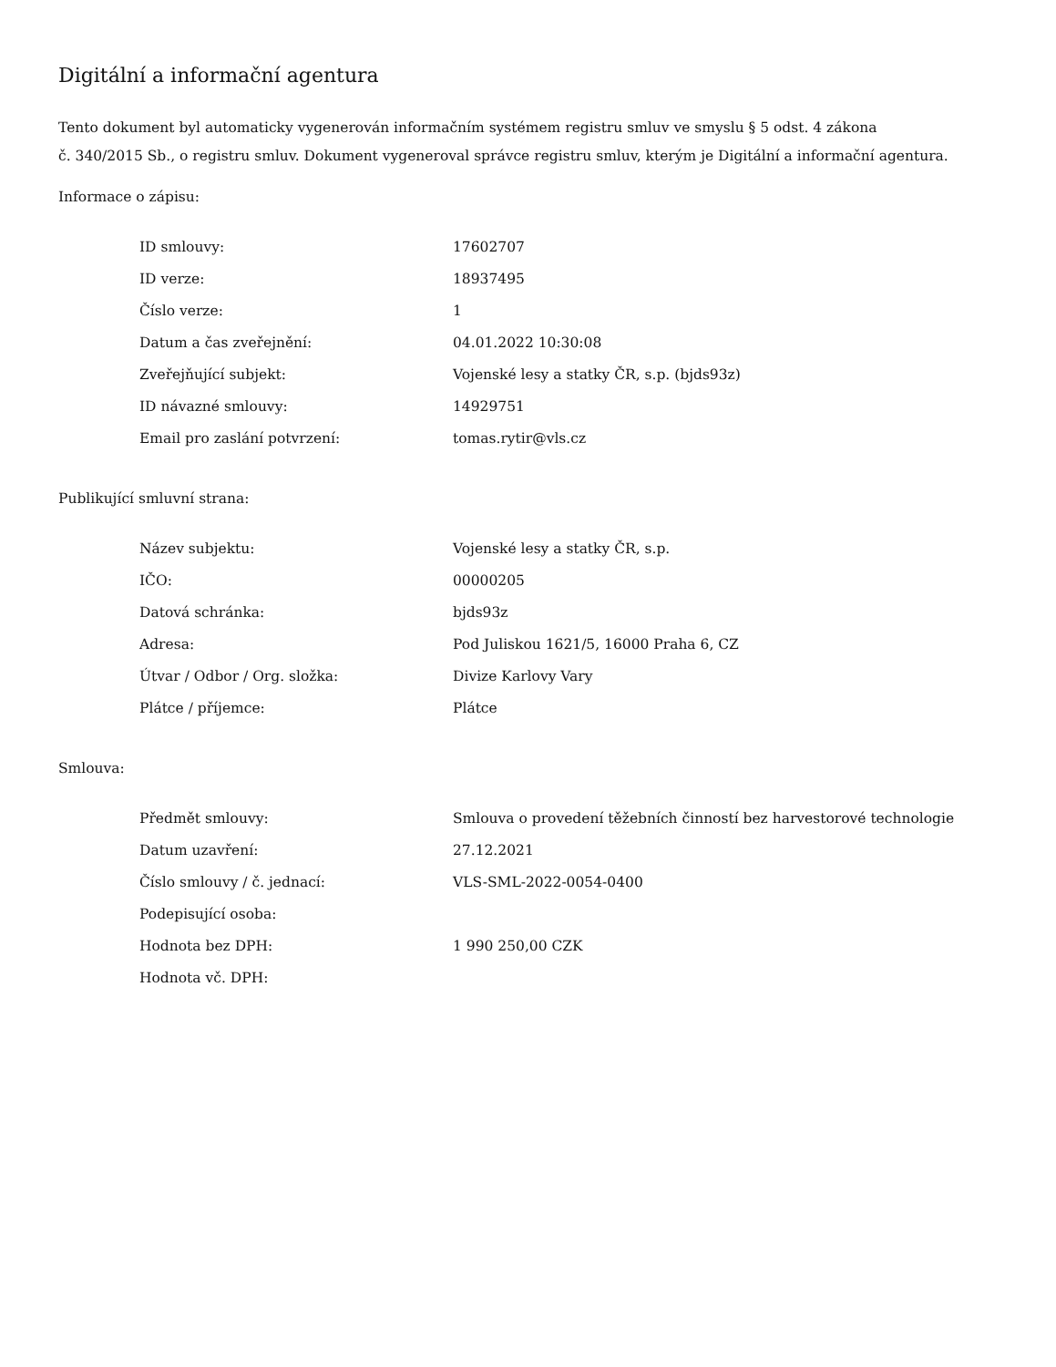Digitální a informační agentura
Tento dokument byl automaticky vygenerován informačním systémem registru smluv ve smyslu § 5 odst. 4 zákona
č. 340/2015 Sb., o registru smluv. Dokument vygeneroval správce registru smluv, kterým je Digitální a informační agentura.
Informace o zápisu:
| ID smlouvy: | 17602707 |
| ID verze: | 18937495 |
| Číslo verze: | 1 |
| Datum a čas zveřejnění: | 04.01.2022 10:30:08 |
| Zveřejňující subjekt: | Vojenské lesy a statky ČR, s.p. (bjds93z) |
| ID návazné smlouvy: | 14929751 |
| Email pro zaslání potvrzení: | tomas.rytir@vls.cz |
Publikující smluvní strana:
| Název subjektu: | Vojenské lesy a statky ČR, s.p. |
| IČO: | 00000205 |
| Datová schránka: | bjds93z |
| Adresa: | Pod Juliskou 1621/5, 16000 Praha 6, CZ |
| Útvar / Odbor / Org. složka: | Divize Karlovy Vary |
| Plátce / příjemce: | Plátce |
Smlouva:
| Předmět smlouvy: | Smlouva o provedení těžebních činností bez harvestorové technologie |
| Datum uzavření: | 27.12.2021 |
| Číslo smlouvy / č. jednací: | VLS-SML-2022-0054-0400 |
| Podepisující osoba: | |
| Hodnota bez DPH: | 1 990 250,00 CZK |
| Hodnota vč. DPH: | |